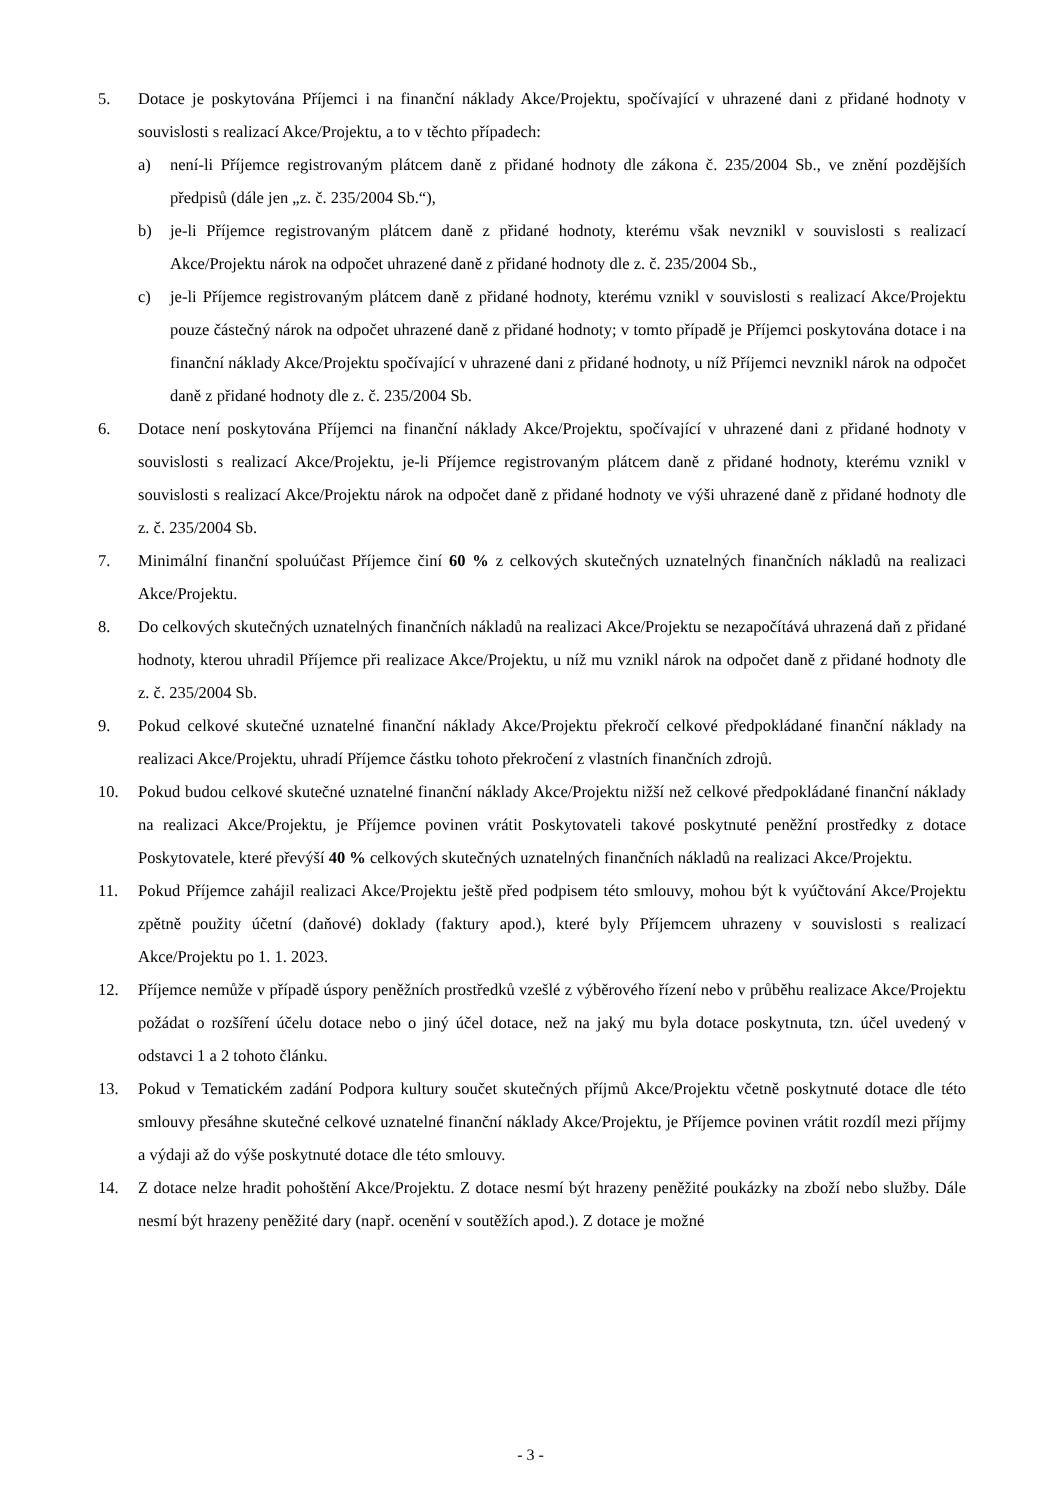5. Dotace je poskytována Příjemci i na finanční náklady Akce/Projektu, spočívající v uhrazené dani z přidané hodnoty v souvislosti s realizací Akce/Projektu, a to v těchto případech:
a) není-li Příjemce registrovaným plátcem daně z přidané hodnoty dle zákona č. 235/2004 Sb., ve znění pozdějších předpisů (dále jen „z. č. 235/2004 Sb.“),
b) je-li Příjemce registrovaným plátcem daně z přidané hodnoty, kterému však nevznikl v souvislosti s realizací Akce/Projektu nárok na odpočet uhrazené daně z přidané hodnoty dle z. č. 235/2004 Sb.,
c) je-li Příjemce registrovaným plátcem daně z přidané hodnoty, kterému vznikl v souvislosti s realizací Akce/Projektu pouze částečný nárok na odpočet uhrazené daně z přidané hodnoty; v tomto případě je Příjemci poskytována dotace i na finanční náklady Akce/Projektu spočívající v uhrazené dani z přidané hodnoty, u níž Příjemci nevznikl nárok na odpočet daně z přidané hodnoty dle z. č. 235/2004 Sb.
6. Dotace není poskytována Příjemci na finanční náklady Akce/Projektu, spočívající v uhrazené dani z přidané hodnoty v souvislosti s realizací Akce/Projektu, je-li Příjemce registrovaným plátcem daně z přidané hodnoty, kterému vznikl v souvislosti s realizací Akce/Projektu nárok na odpočet daně z přidané hodnoty ve výši uhrazené daně z přidané hodnoty dle z. č. 235/2004 Sb.
7. Minimální finanční spoluúčast Příjemce činí 60 % z celkových skutečných uznatelných finančních nákladů na realizaci Akce/Projektu.
8. Do celkových skutečných uznatelných finančních nákladů na realizaci Akce/Projektu se nezapočítává uhrazená daň z přidané hodnoty, kterou uhradil Příjemce při realizace Akce/Projektu, u níž mu vznikl nárok na odpočet daně z přidané hodnoty dle z. č. 235/2004 Sb.
9. Pokud celkové skutečné uznatelné finanční náklady Akce/Projektu překročí celkové předpokládané finanční náklady na realizaci Akce/Projektu, uhradí Příjemce částku tohoto překročení z vlastních finančních zdrojů.
10. Pokud budou celkové skutečné uznatelné finanční náklady Akce/Projektu nižší než celkové předpokládané finanční náklady na realizaci Akce/Projektu, je Příjemce povinen vrátit Poskytovateli takové poskytnuté peněžní prostředky z dotace Poskytovatele, které převýší 40 % celkových skutečných uznatelných finančních nákladů na realizaci Akce/Projektu.
11. Pokud Příjemce zahájil realizaci Akce/Projektu ještě před podpisem této smlouvy, mohou být k vyúčtování Akce/Projektu zpětně použity účetní (daňové) doklady (faktury apod.), které byly Příjemcem uhrazeny v souvislosti s realizací Akce/Projektu po 1. 1. 2023.
12. Příjemce nemůže v případě úspory peněžních prostředků vzešlé z výběrového řízení nebo v průběhu realizace Akce/Projektu požádat o rozšíření účelu dotace nebo o jiný účel dotace, než na jaký mu byla dotace poskytnuta, tzn. účel uvedený v odstavci 1 a 2 tohoto článku.
13. Pokud v Tematickém zadání Podpora kultury součet skutečných příjmů Akce/Projektu včetně poskytnuté dotace dle této smlouvy přesáhne skutečné celkové uznatelné finanční náklady Akce/Projektu, je Příjemce povinen vrátit rozdíl mezi příjmy a výdaji až do výše poskytnuté dotace dle této smlouvy.
14. Z dotace nelze hradit pohoštění Akce/Projektu. Z dotace nesmí být hrazeny peněžité poukázky na zboží nebo služby. Dále nesmí být hrazeny peněžité dary (např. ocenění v soutěžích apod.). Z dotace je možné
- 3 -